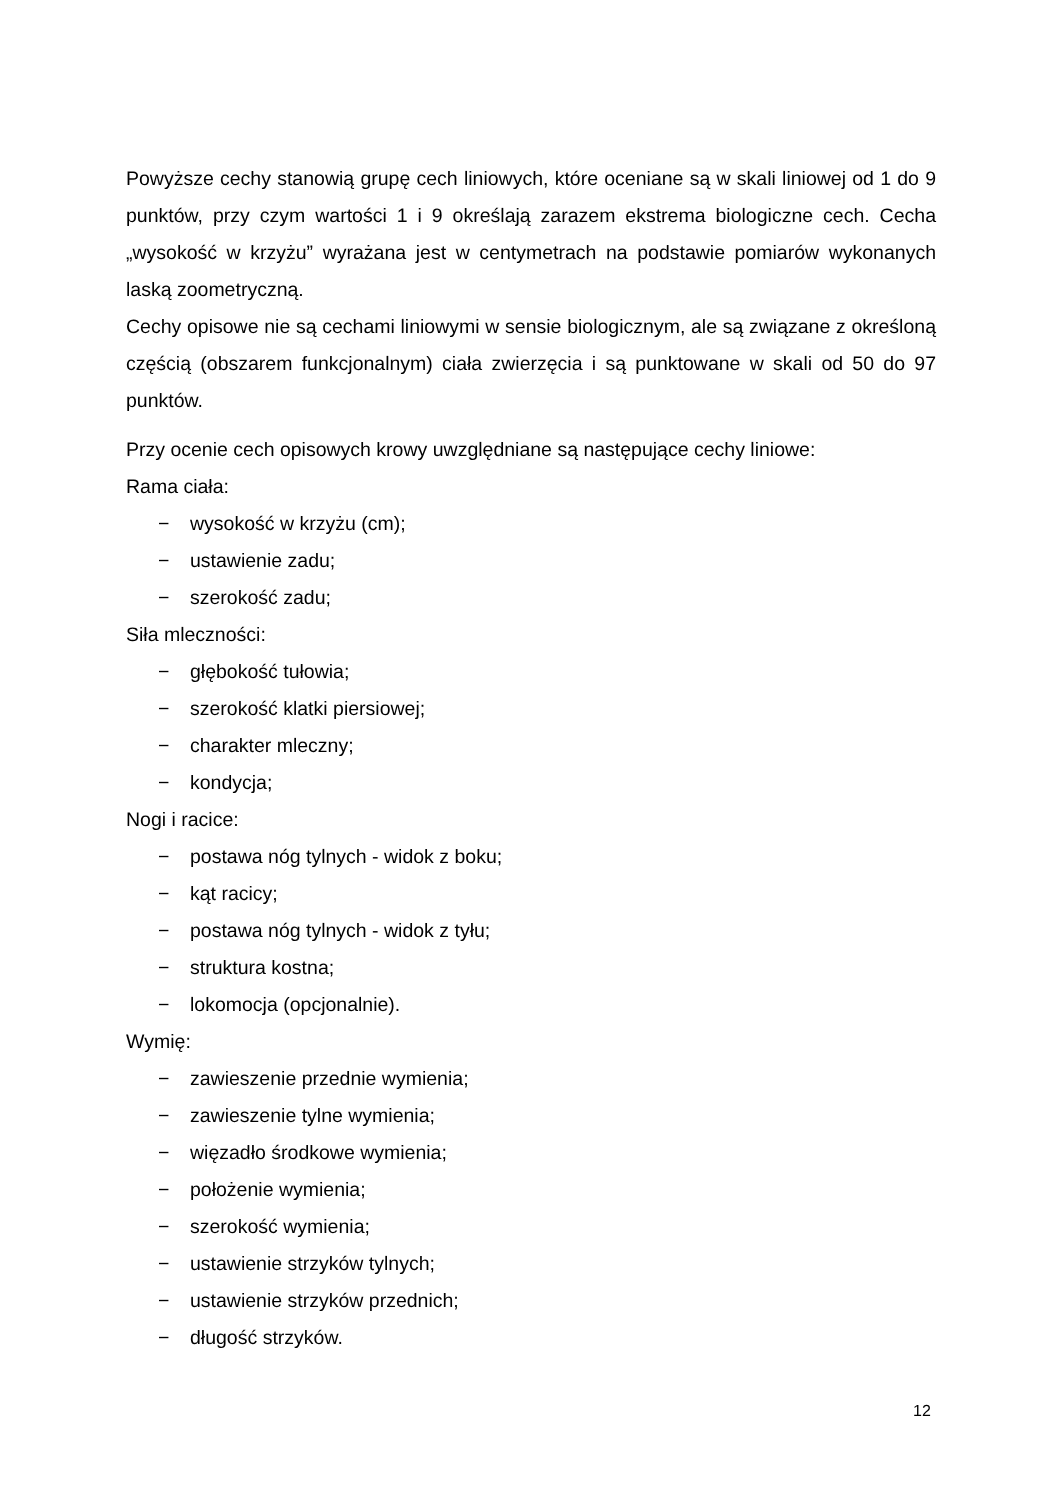Powyższe cechy stanowią grupę cech liniowych, które oceniane są w skali liniowej od 1 do 9 punktów, przy czym wartości 1 i 9 określają zarazem ekstrema biologiczne cech. Cecha „wysokość w krzyżu” wyrażana jest w centymetrach na podstawie pomiarów wykonanych laską zoometryczną.
Cechy opisowe nie są cechami liniowymi w sensie biologicznym, ale są związane z określoną częścią (obszarem funkcjonalnym) ciała zwierzęcia i są punktowane w skali od 50 do 97 punktów.
Przy ocenie cech opisowych krowy uwzględniane są następujące cechy liniowe:
Rama ciała:
− wysokość w krzyżu (cm);
− ustawienie zadu;
− szerokość zadu;
Siła mleczności:
− głębokość tułowia;
− szerokość klatki piersiowej;
− charakter mleczny;
− kondycja;
Nogi i racice:
− postawa nóg tylnych - widok z boku;
− kąt racicy;
− postawa nóg tylnych - widok z tyłu;
− struktura kostna;
− lokomocja (opcjonalnie).
Wymię:
− zawieszenie przednie wymienia;
− zawieszenie tylne wymienia;
− więzadło środkowe wymienia;
− położenie wymienia;
− szerokość wymienia;
− ustawienie strzyków tylnych;
− ustawienie strzyków przednich;
− długość strzyków.
12